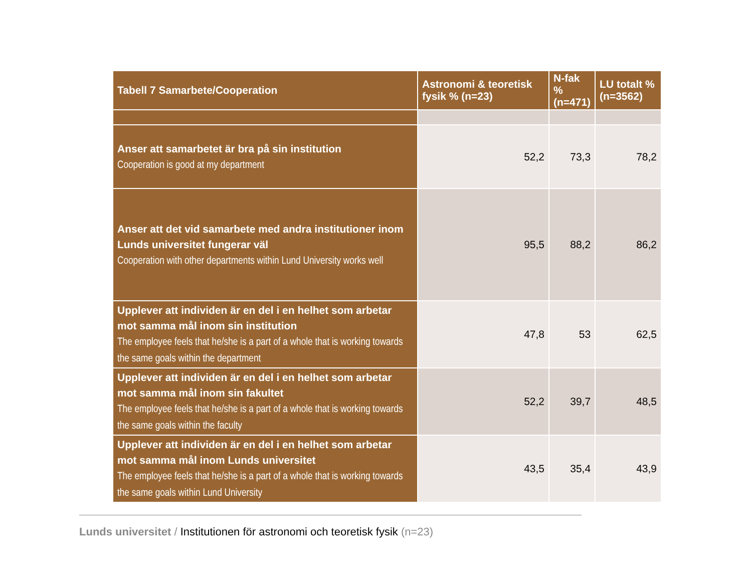| Tabell 7 Samarbete/Cooperation | Astronomi & teoretisk fysik % (n=23) | N-fak % (n=471) | LU totalt % (n=3562) |
| --- | --- | --- | --- |
| Anser att samarbetet är bra på sin institution Cooperation is good at my department | 52,2 | 73,3 | 78,2 |
| Anser att det vid samarbete med andra institutioner inom Lunds universitet fungerar väl Cooperation with other departments within Lund University works well | 95,5 | 88,2 | 86,2 |
| Upplever att individen är en del i en helhet som arbetar mot samma mål inom sin institution The employee feels that he/she is a part of a whole that is working towards the same goals within the department | 47,8 | 53 | 62,5 |
| Upplever att individen är en del i en helhet som arbetar mot samma mål inom sin fakultet The employee feels that he/she is a part of a whole that is working towards the same goals within the faculty | 52,2 | 39,7 | 48,5 |
| Upplever att individen är en del i en helhet som arbetar mot samma mål inom Lunds universitet The employee feels that he/she is a part of a whole that is working towards the same goals within Lund University | 43,5 | 35,4 | 43,9 |
Lunds universitet / Institutionen för astronomi och teoretisk fysik (n=23)